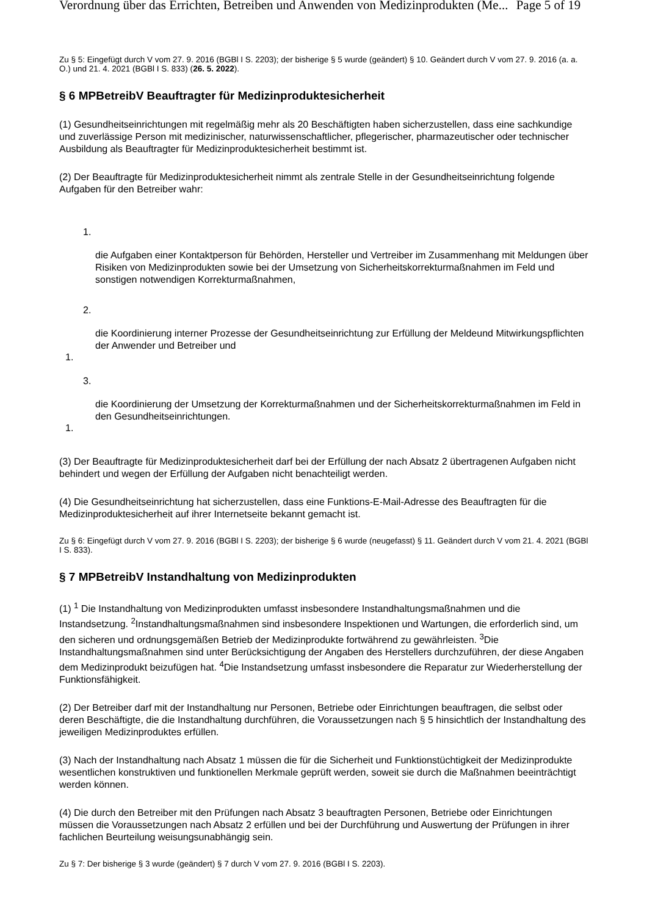Verordnung über das Errichten, Betreiben und Anwenden von Medizinprodukten (Me... Page 5 of 19
Zu § 5: Eingefügt durch V vom 27. 9. 2016 (BGBl I S. 2203); der bisherige § 5 wurde (geändert) § 10. Geändert durch V vom 27. 9. 2016 (a. a. O.) und 21. 4. 2021 (BGBl I S. 833) (26. 5. 2022).
§ 6 MPBetreibV Beauftragter für Medizinproduktesicherheit
(1) Gesundheitseinrichtungen mit regelmäßig mehr als 20 Beschäftigten haben sicherzustellen, dass eine sachkundige und zuverlässige Person mit medizinischer, naturwissenschaftlicher, pflegerischer, pharmazeutischer oder technischer Ausbildung als Beauftragter für Medizinproduktesicherheit bestimmt ist.
(2) Der Beauftragte für Medizinproduktesicherheit nimmt als zentrale Stelle in der Gesundheitseinrichtung folgende Aufgaben für den Betreiber wahr:
1.
die Aufgaben einer Kontaktperson für Behörden, Hersteller und Vertreiber im Zusammenhang mit Meldungen über Risiken von Medizinprodukten sowie bei der Umsetzung von Sicherheitskorrekturmaßnahmen im Feld und sonstigen notwendigen Korrekturmaßnahmen,
2.
die Koordinierung interner Prozesse der Gesundheitseinrichtung zur Erfüllung der Meldeund Mitwirkungspflichten der Anwender und Betreiber und
1.
3.
die Koordinierung der Umsetzung der Korrekturmaßnahmen und der Sicherheitskorrekturmaßnahmen im Feld in den Gesundheitseinrichtungen.
1.
(3) Der Beauftragte für Medizinproduktesicherheit darf bei der Erfüllung der nach Absatz 2 übertragenen Aufgaben nicht behindert und wegen der Erfüllung der Aufgaben nicht benachteiligt werden.
(4) Die Gesundheitseinrichtung hat sicherzustellen, dass eine Funktions-E-Mail-Adresse des Beauftragten für die Medizinproduktesicherheit auf ihrer Internetseite bekannt gemacht ist.
Zu § 6: Eingefügt durch V vom 27. 9. 2016 (BGBl I S. 2203); der bisherige § 6 wurde (neugefasst) § 11. Geändert durch V vom 21. 4. 2021 (BGBl I S. 833).
§ 7 MPBetreibV Instandhaltung von Medizinprodukten
(1) <sup>1</sup> Die Instandhaltung von Medizinprodukten umfasst insbesondere Instandhaltungsmaßnahmen und die Instandsetzung. <sup>2</sup>Instandhaltungsmaßnahmen sind insbesondere Inspektionen und Wartungen, die erforderlich sind, um den sicheren und ordnungsgemäßen Betrieb der Medizinprodukte fortwährend zu gewährleisten. <sup>3</sup>Die Instandhaltungsmaßnahmen sind unter Berücksichtigung der Angaben des Herstellers durchzuführen, der diese Angaben dem Medizinprodukt beizufügen hat. <sup>4</sup>Die Instandsetzung umfasst insbesondere die Reparatur zur Wiederherstellung der Funktionsfähigkeit.
(2) Der Betreiber darf mit der Instandhaltung nur Personen, Betriebe oder Einrichtungen beauftragen, die selbst oder deren Beschäftigte, die die Instandhaltung durchführen, die Voraussetzungen nach § 5 hinsichtlich der Instandhaltung des jeweiligen Medizinproduktes erfüllen.
(3) Nach der Instandhaltung nach Absatz 1 müssen die für die Sicherheit und Funktionstüchtigkeit der Medizinprodukte wesentlichen konstruktiven und funktionellen Merkmale geprüft werden, soweit sie durch die Maßnahmen beeinträchtigt werden können.
(4) Die durch den Betreiber mit den Prüfungen nach Absatz 3 beauftragten Personen, Betriebe oder Einrichtungen müssen die Voraussetzungen nach Absatz 2 erfüllen und bei der Durchführung und Auswertung der Prüfungen in ihrer fachlichen Beurteilung weisungsunabhängig sein.
Zu § 7: Der bisherige § 3 wurde (geändert) § 7 durch V vom 27. 9. 2016 (BGBl I S. 2203).